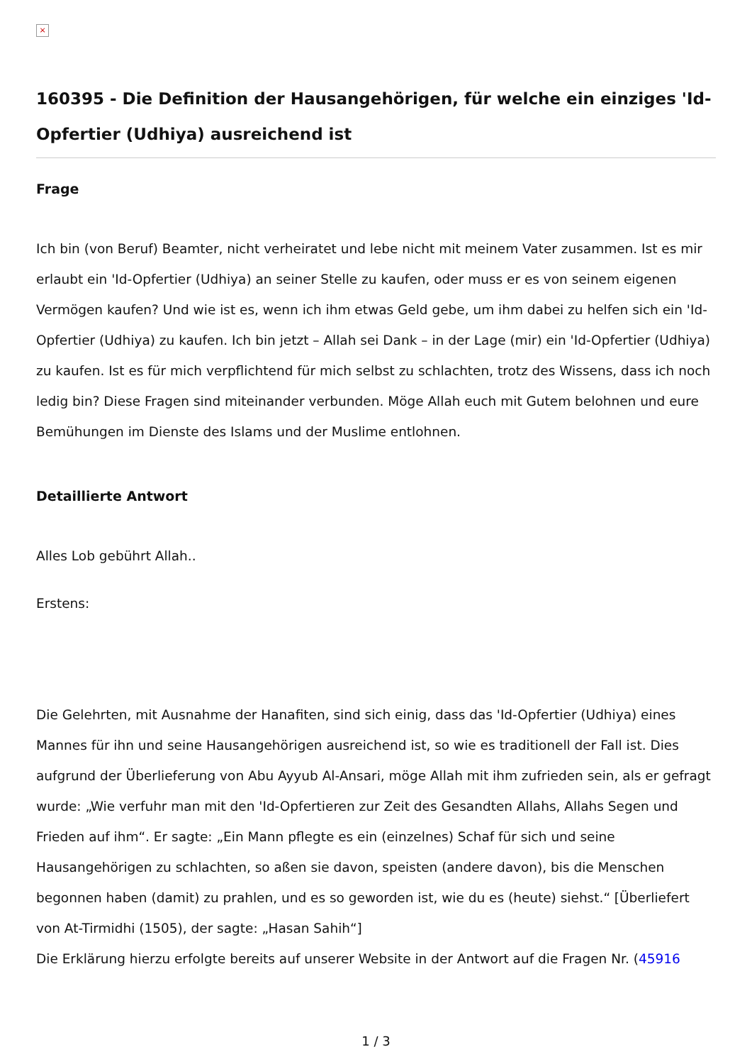×
160395 - Die Definition der Hausangehörigen, für welche ein einziges 'Id-Opfertier (Udhiya) ausreichend ist
Frage
Ich bin (von Beruf) Beamter, nicht verheiratet und lebe nicht mit meinem Vater zusammen. Ist es mir erlaubt ein 'Id-Opfertier (Udhiya) an seiner Stelle zu kaufen, oder muss er es von seinem eigenen Vermögen kaufen? Und wie ist es, wenn ich ihm etwas Geld gebe, um ihm dabei zu helfen sich ein 'Id-Opfertier (Udhiya) zu kaufen. Ich bin jetzt – Allah sei Dank – in der Lage (mir) ein 'Id-Opfertier (Udhiya) zu kaufen. Ist es für mich verpflichtend für mich selbst zu schlachten, trotz des Wissens, dass ich noch ledig bin? Diese Fragen sind miteinander verbunden. Möge Allah euch mit Gutem belohnen und eure Bemühungen im Dienste des Islams und der Muslime entlohnen.
Detaillierte Antwort
Alles Lob gebührt Allah..
Erstens:
Die Gelehrten, mit Ausnahme der Hanafiten, sind sich einig, dass das 'Id-Opfertier (Udhiya) eines Mannes für ihn und seine Hausangehörigen ausreichend ist, so wie es traditionell der Fall ist. Dies aufgrund der Überlieferung von Abu Ayyub Al-Ansari, möge Allah mit ihm zufrieden sein, als er gefragt wurde: „Wie verfuhr man mit den 'Id-Opfertieren zur Zeit des Gesandten Allahs, Allahs Segen und Frieden auf ihm“. Er sagte: „Ein Mann pflegte es ein (einzelnes) Schaf für sich und seine Hausangehörigen zu schlachten, so aßen sie davon, speisten (andere davon), bis die Menschen begonnen haben (damit) zu prahlen, und es so geworden ist, wie du es (heute) siehst.“ [Überliefert von At-Tirmidhi (1505), der sagte: „Hasan Sahih“]
Die Erklärung hierzu erfolgte bereits auf unserer Website in der Antwort auf die Fragen Nr. (45916
1 / 3